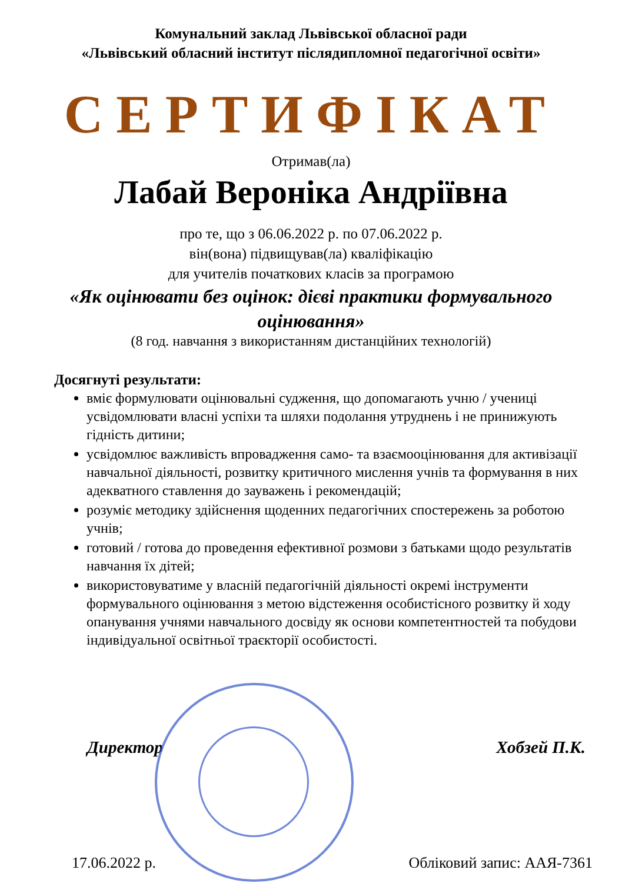Комунальний заклад Львівської обласної ради
«Львівський обласний інститут післядипломної педагогічної освіти»
СЕРТИФІКАТ
Отримав(ла)
Лабай Вероніка Андріївна
про те, що з 06.06.2022 р. по 07.06.2022 р.
він(вона) підвищував(ла) кваліфікацію
для учителів початкових класів за програмою
«Як оцінювати без оцінок: дієві практики формувального оцінювання»
(8 год. навчання з використанням дистанційних технологій)
Досягнуті результати:
вміє формулювати оцінювальні судження, що допомагають учню / учениці усвідомлювати власні успіхи та шляхи подолання утруднень і не принижують гідність дитини;
усвідомлює важливість впровадження само- та взаємооцінювання для активізації навчальної діяльності, розвитку критичного мислення учнів та формування в них адекватного ставлення до зауважень і рекомендацій;
розуміє методику здійснення щоденних педагогічних спостережень за роботою учнів;
готовий / готова до проведення ефективної розмови з батьками щодо результатів навчання їх дітей;
використовуватиме у власній педагогічній діяльності окремі інструменти формувального оцінювання з метою відстеження особистісного розвитку й ходу опанування учнями навчального досвіду як основи компетентностей та побудови індивідуальної освітньої траєкторії особистості.
Директор Хобзей П.К.
17.06.2022 р. Обліковий запис: ААЯ-7361